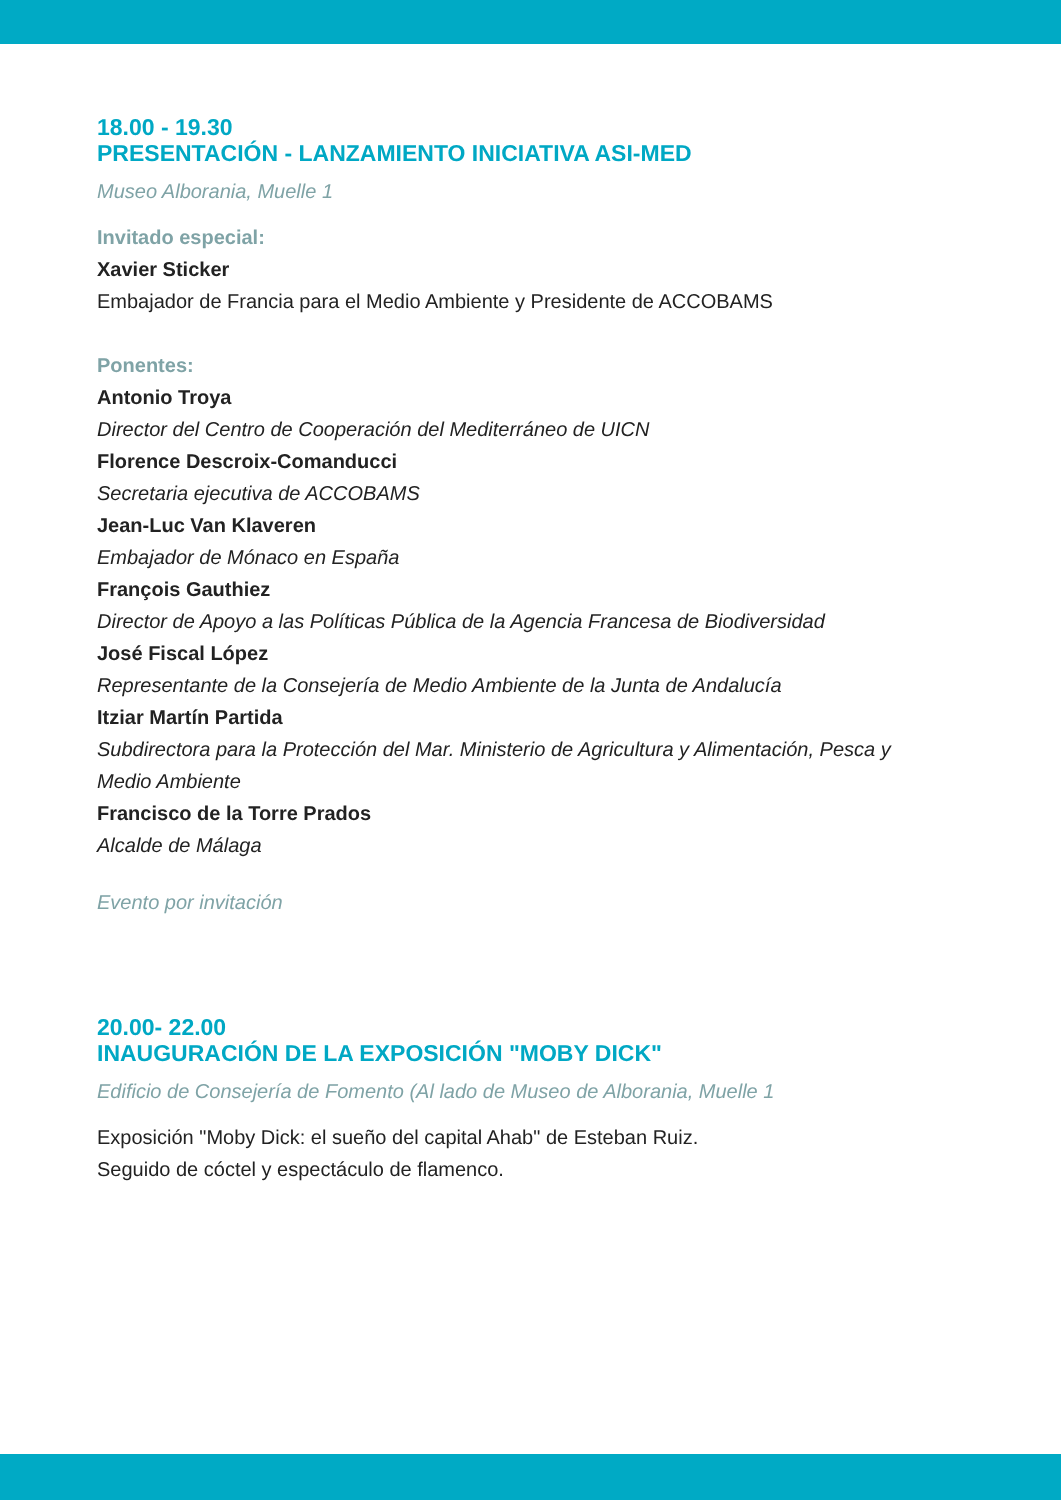18.00 - 19.30
PRESENTACIÓN - LANZAMIENTO INICIATIVA ASI-MED
Museo Alborania, Muelle 1
Invitado especial:
Xavier Sticker
Embajador de Francia para el Medio Ambiente y Presidente de ACCOBAMS
Ponentes:
Antonio Troya
Director del Centro de Cooperación del Mediterráneo de UICN
Florence Descroix-Comanducci
Secretaria ejecutiva de ACCOBAMS
Jean-Luc Van Klaveren
Embajador de Mónaco en España
François Gauthiez
Director de Apoyo a las Políticas Pública de la Agencia Francesa de Biodiversidad
José Fiscal López
Representante de la Consejería de Medio Ambiente de la Junta de Andalucía
Itziar Martín Partida
Subdirectora para la Protección del Mar. Ministerio de Agricultura y Alimentación, Pesca y Medio Ambiente
Francisco de la Torre Prados
Alcalde de Málaga
Evento por invitación
20.00- 22.00
INAUGURACIÓN DE LA EXPOSICIÓN "MOBY DICK"
Edificio de Consejería de Fomento (Al lado de Museo de Alborania, Muelle 1
Exposición "Moby Dick: el sueño del capital Ahab" de Esteban Ruiz.
Seguido de cóctel y espectáculo de flamenco.